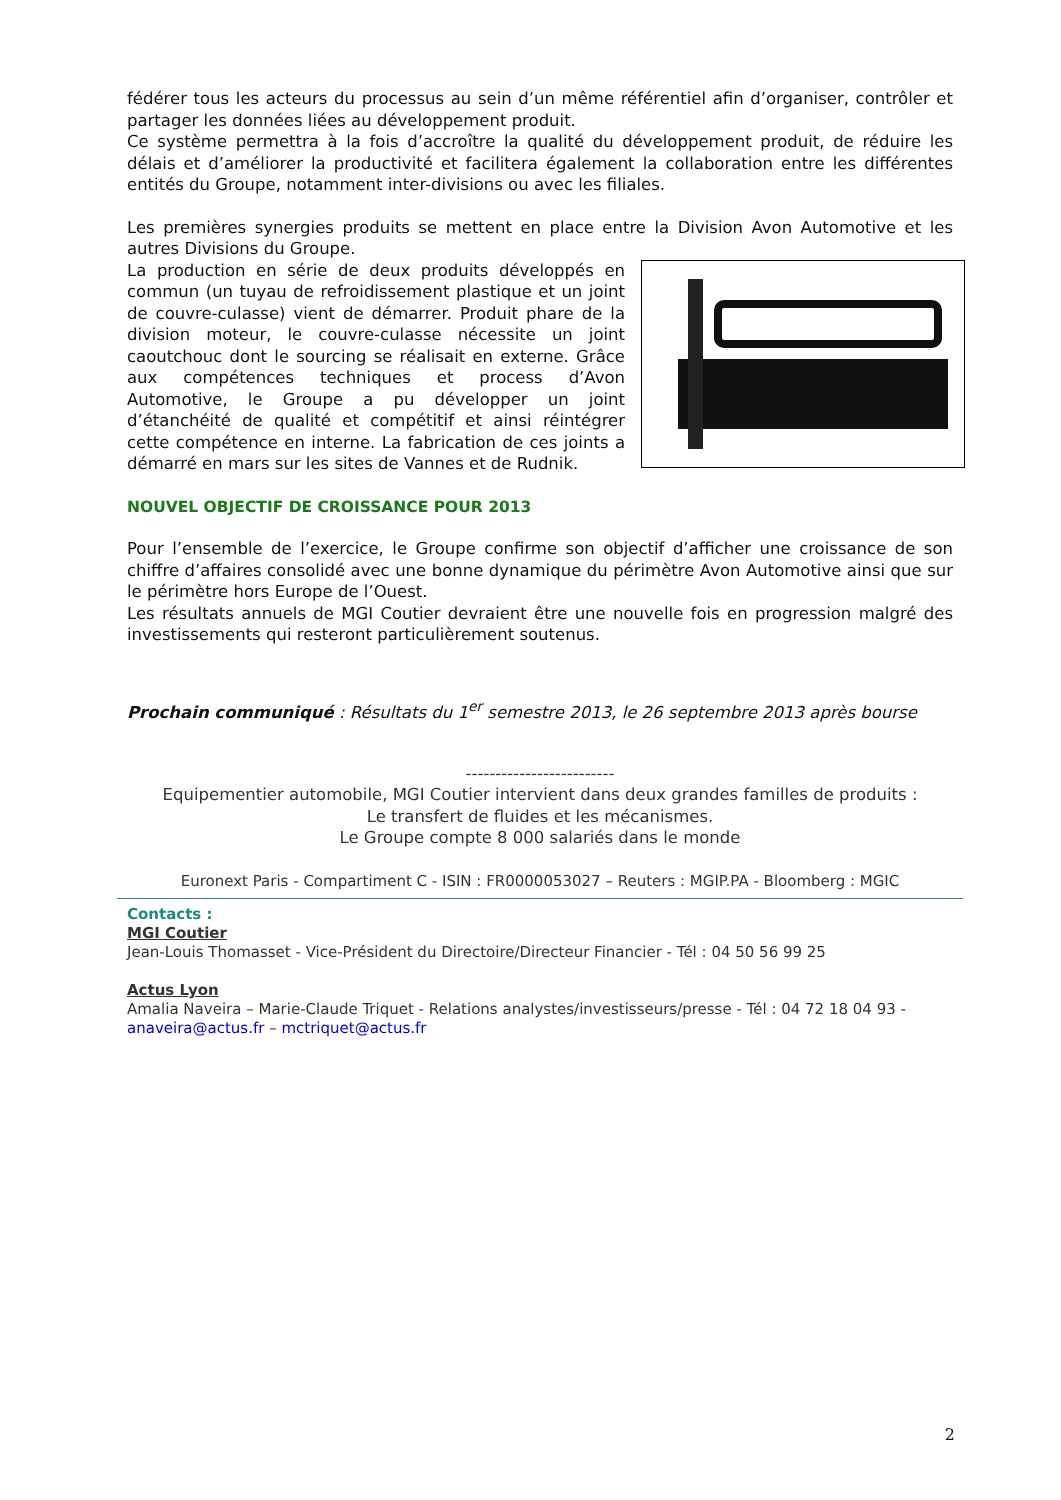fédérer tous les acteurs du processus au sein d’un même référentiel afin d’organiser, contrôler et partager les données liées au développement produit.
Ce système permettra à la fois d’accroître la qualité du développement produit, de réduire les délais et d’améliorer la productivité et facilitera également la collaboration entre les différentes entités du Groupe, notamment inter-divisions ou avec les filiales.
Les premières synergies produits se mettent en place entre la Division Avon Automotive et les autres Divisions du Groupe.
La production en série de deux produits développés en commun (un tuyau de refroidissement plastique et un joint de couvre-culasse) vient de démarrer. Produit phare de la division moteur, le couvre-culasse nécessite un joint caoutchouc dont le sourcing se réalisait en externe. Grâce aux compétences techniques et process d’Avon Automotive, le Groupe a pu développer un joint d’étanchéité de qualité et compétitif et ainsi réintégrer cette compétence en interne. La fabrication de ces joints a démarré en mars sur les sites de Vannes et de Rudnik.
NOUVEL OBJECTIF DE CROISSANCE POUR 2013
Pour l’ensemble de l’exercice, le Groupe confirme son objectif d’afficher une croissance de son chiffre d’affaires consolidé avec une bonne dynamique du périmètre Avon Automotive ainsi que sur le périmètre hors Europe de l’Ouest.
Les résultats annuels de MGI Coutier devraient être une nouvelle fois en progression malgré des investissements qui resteront particulièrement soutenus.
Prochain communiqué : Résultats du 1<sup>er</sup> semestre 2013, le 26 septembre 2013 après bourse
-------------------------
Equipementier automobile, MGI Coutier intervient dans deux grandes familles de produits :
Le transfert de fluides et les mécanismes.
Le Groupe compte 8 000 salariés dans le monde
Euronext Paris - Compartiment C - ISIN : FR0000053027 – Reuters : MGIP.PA - Bloomberg : MGIC
Contacts :
MGI Coutier
Jean-Louis Thomasset - Vice-Président du Directoire/Directeur Financier - Tél : 04 50 56 99 25
Actus Lyon
Amalia Naveira – Marie-Claude Triquet - Relations analystes/investisseurs/presse - Tél : 04 72 18 04 93 -
anaveira@actus.fr – mctriquet@actus.fr
2